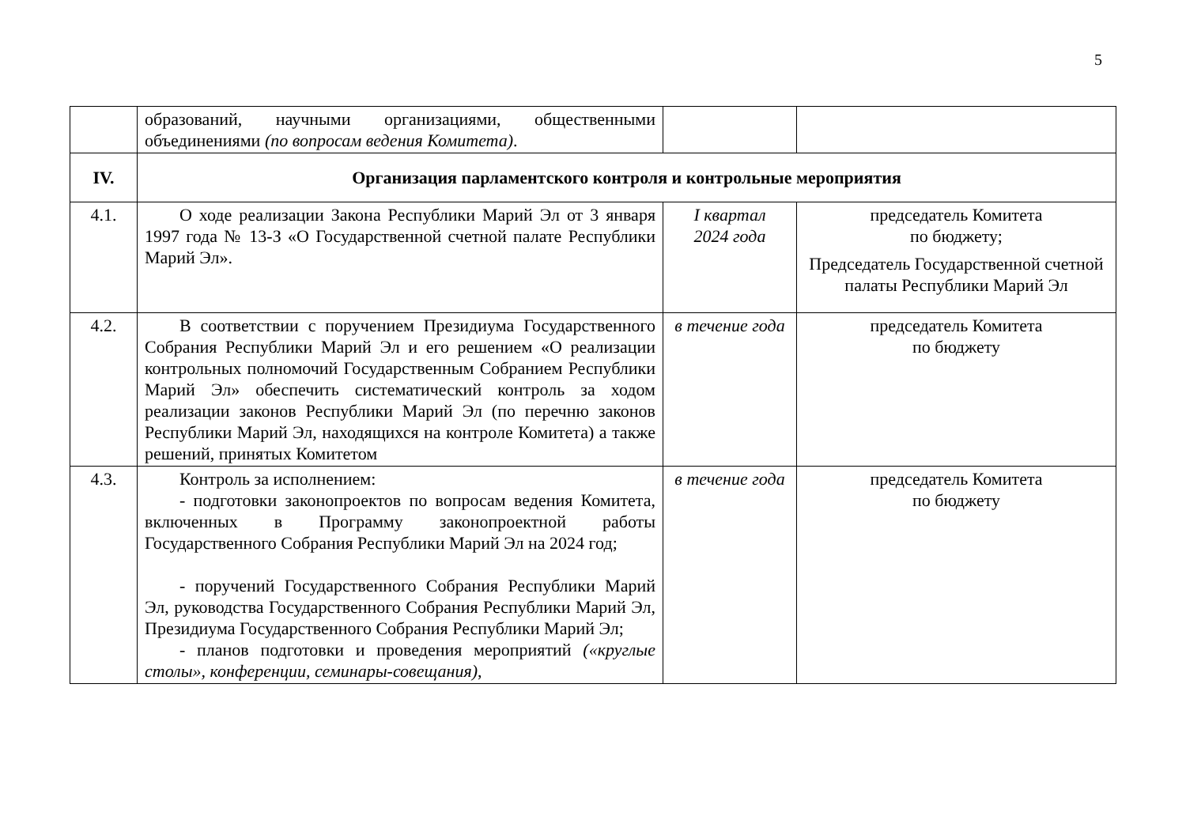5
| | образований, научными организациями, общественными объединениями (по вопросам ведения Комитета) . | | |
| IV. | Организация парламентского контроля и контрольные мероприятия | | |
| 4.1. | О ходе реализации Закона Республики Марий Эл от 3 января 1997 года № 13-З «О Государственной счетной палате Республики Марий Эл». | I квартал 2024 года | председатель Комитета по бюджету; Председатель Государственной счетной палаты Республики Марий Эл |
| 4.2. | В соответствии с поручением Президиума Государственного Собрания Республики Марий Эл и его решением «О реализации контрольных полномочий Государственным Собранием Республики Марий Эл» обеспечить систематический контроль за ходом реализации законов Республики Марий Эл (по перечню законов Республики Марий Эл, находящихся на контроле Комитета) а также решений, принятых Комитетом | в течение года | председатель Комитета по бюджету |
| 4.3. | Контроль за исполнением: - подготовки законопроектов по вопросам ведения Комитета, включенных в Программу законопроектной работы Государственного Собрания Республики Марий Эл на 2024 год; - поручений Государственного Собрания Республики Марий Эл, руководства Государственного Собрания Республики Марий Эл, Президиума Государственного Собрания Республики Марий Эл; - планов подготовки и проведения мероприятий («круглые столы», конференции, семинары-совещания) , | в течение года | председатель Комитета по бюджету |